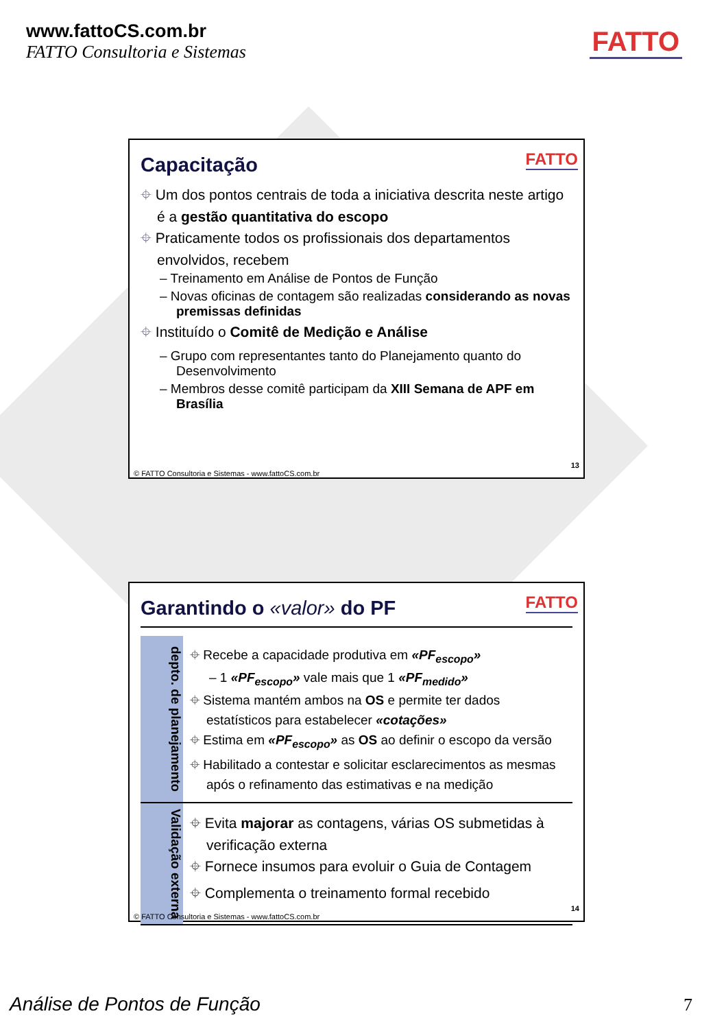www.fattoCS.com.br
FATTO Consultoria e Sistemas
FATTO
Capacitação
FATTO
⌖ Um dos pontos centrais de toda a iniciativa descrita neste artigo é a gestão quantitativa do escopo
⌖ Praticamente todos os profissionais dos departamentos envolvidos, recebem
– Treinamento em Análise de Pontos de Função
– Novas oficinas de contagem são realizadas considerando as novas premissas definidas
⌖ Instituído o Comitê de Medição e Análise
– Grupo com representantes tanto do Planejamento quanto do Desenvolvimento
– Membros desse comitê participam da XIII Semana de APF em Brasília
13
© FATTO Consultoria e Sistemas - www.fattoCS.com.br
Garantindo o «valor» do PF
FATTO
depto. de planejamento
⌖ Recebe a capacidade produtiva em «PF<sub>escopo</sub>»
– 1 «PF<sub>escopo</sub>» vale mais que 1 «PF<sub>medido</sub>»
⌖ Sistema mantém ambos na OS e permite ter dados estatísticos para estabelecer «cotações»
⌖ Estima em «PF<sub>escopo</sub>» as OS ao definir o escopo da versão
⌖ Habilitado a contestar e solicitar esclarecimentos as mesmas após o refinamento das estimativas e na medição
Validação externa
⌖ Evita majorar as contagens, várias OS submetidas à verificação externa
⌖ Fornece insumos para evoluir o Guia de Contagem
⌖ Complementa o treinamento formal recebido
14
© FATTO Consultoria e Sistemas - www.fattoCS.com.br
Análise de Pontos de Função 7